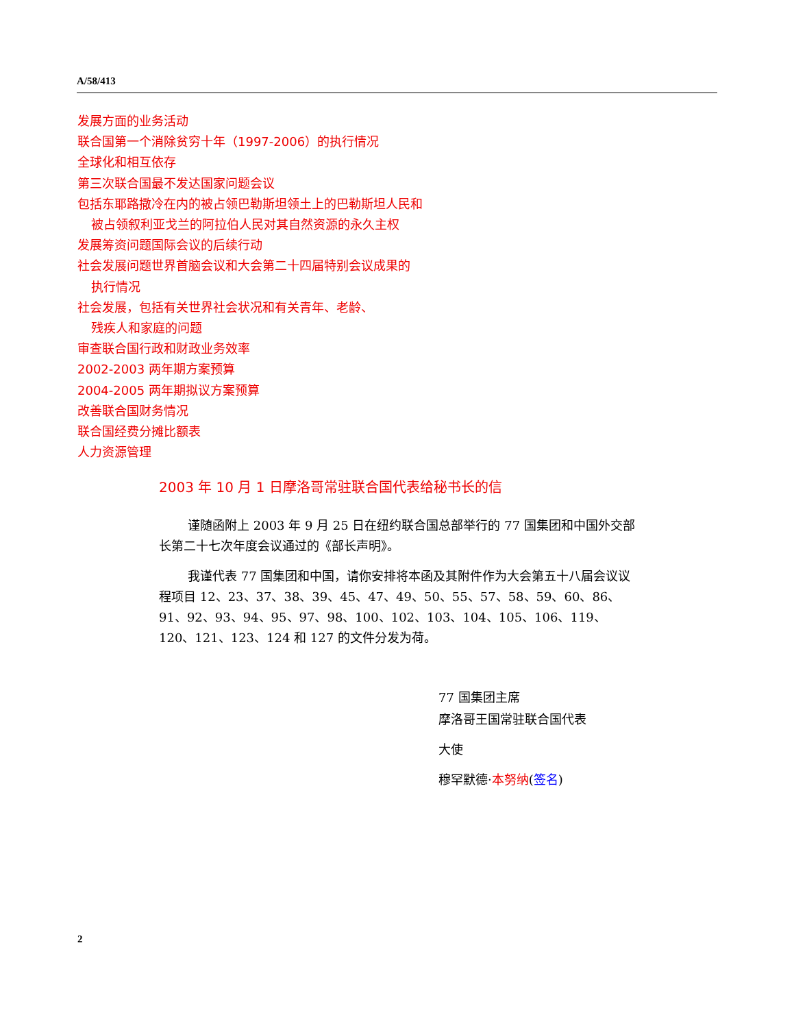A/58/413
发展方面的业务活动
联合国第一个消除贫穷十年（1997-2006）的执行情况
全球化和相互依存
第三次联合国最不发达国家问题会议
包括东耶路撒冷在内的被占领巴勒斯坦领土上的巴勒斯坦人民和
被占领叙利亚戈兰的阿拉伯人民对其自然资源的永久主权
发展筹资问题国际会议的后续行动
社会发展问题世界首脑会议和大会第二十四届特别会议成果的
执行情况
社会发展，包括有关世界社会状况和有关青年、老龄、
残疾人和家庭的问题
审查联合国行政和财政业务效率
2002-2003 两年期方案预算
2004-2005 两年期拟议方案预算
改善联合国财务情况
联合国经费分摊比额表
人力资源管理
2003 年 10 月 1 日摩洛哥常驻联合国代表给秘书长的信
谨随函附上 2003 年 9 月 25 日在纽约联合国总部举行的 77 国集团和中国外交部长第二十七次年度会议通过的《部长声明》。
我谨代表 77 国集团和中国，请你安排将本函及其附件作为大会第五十八届会议议程项目 12、23、37、38、39、45、47、49、50、55、57、58、59、60、86、91、92、93、94、95、97、98、100、102、103、104、105、106、119、120、121、123、124 和 127 的文件分发为荷。
77 国集团主席
摩洛哥王国常驻联合国代表
大使
穆罕默德·本努纳(签名)
2